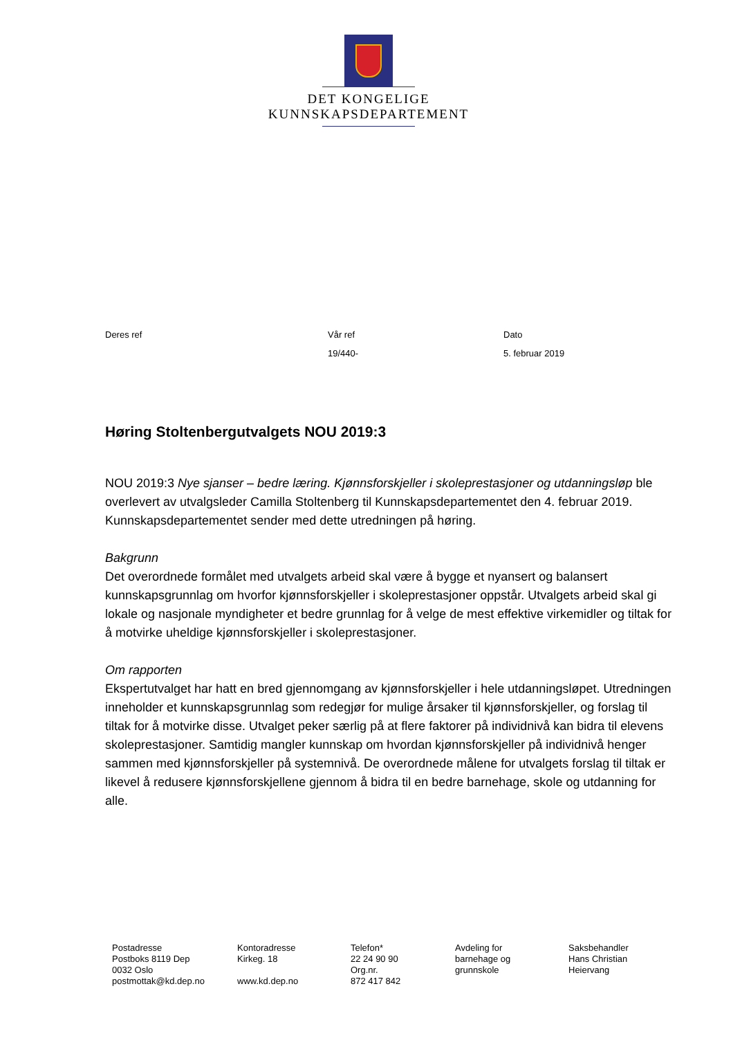DET KONGELIGE
KUNNSKAPSDEPARTEMENT
Deres ref Vår ref
19/440-
Dato
5. februar 2019
Høring Stoltenbergutvalgets NOU 2019:3
NOU 2019:3 Nye sjanser – bedre læring. Kjønnsforskjeller i skoleprestasjoner og utdanningsløp ble overlevert av utvalgsleder Camilla Stoltenberg til Kunnskapsdepartementet den 4. februar 2019. Kunnskapsdepartementet sender med dette utredningen på høring.
Bakgrunn
Det overordnede formålet med utvalgets arbeid skal være å bygge et nyansert og balansert kunnskapsgrunnlag om hvorfor kjønnsforskjeller i skoleprestasjoner oppstår. Utvalgets arbeid skal gi lokale og nasjonale myndigheter et bedre grunnlag for å velge de mest effektive virkemidler og tiltak for å motvirke uheldige kjønnsforskjeller i skoleprestasjoner.
Om rapporten
Ekspertutvalget har hatt en bred gjennomgang av kjønnsforskjeller i hele utdanningsløpet. Utredningen inneholder et kunnskapsgrunnlag som redegjør for mulige årsaker til kjønnsforskjeller, og forslag til tiltak for å motvirke disse. Utvalget peker særlig på at flere faktorer på individnivå kan bidra til elevens skoleprestasjoner. Samtidig mangler kunnskap om hvordan kjønnsforskjeller på individnivå henger sammen med kjønnsforskjeller på systemnivå. De overordnede målene for utvalgets forslag til tiltak er likevel å redusere kjønnsforskjellene gjennom å bidra til en bedre barnehage, skole og utdanning for alle.
Postadresse Postboks 8119 Dep 0032 Oslo postmottak@kd.dep.no
Kontoradresse Kirkeg. 18 www.kd.dep.no
Telefon* 22 24 90 90 Org.nr. 872 417 842
Avdeling for barnehage og grunnskole
Saksbehandler Hans Christian Heiervang